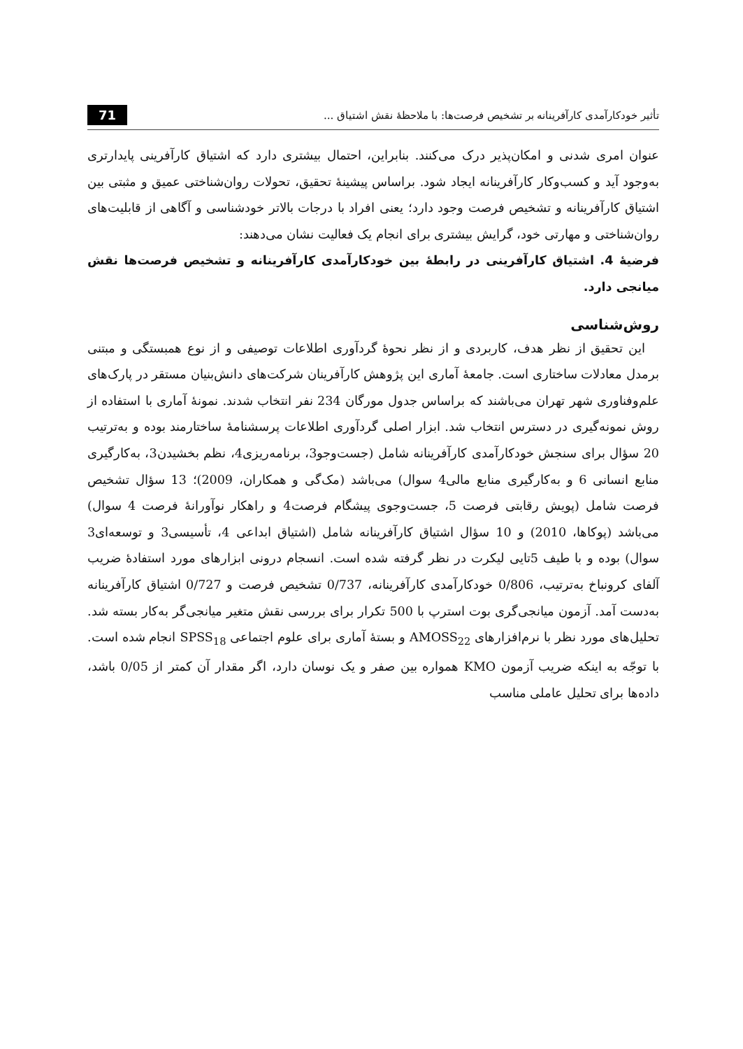تأثیر خودکارآمدی کارآفرینانه بر تشخیص فرصت‌ها: با ملاحظهٔ نقش اشتیاق ... 71
عنوان امری شدنی و امکان‌پذیر درک می‌کنند. بنابراین، احتمال بیشتری دارد که اشتیاق کارآفرینی پایدارتری به‌وجود آید و کسب‌وکار کارآفرینانه ایجاد شود. براساس پیشینهٔ تحقیق، تحولات روان‌شناختی عمیق و مثبتی بین اشتیاق کارآفرینانه و تشخیص فرصت وجود دارد؛ یعنی افراد با درجات بالاتر خودشناسی و آگاهی از قابلیت‌های روان‌شناختی و مهارتی خود، گرایش بیشتری برای انجام یک فعالیت نشان می‌دهند:
فرضیهٔ 4. اشتیاق کارآفرینی در رابطهٔ بین خودکارآمدی کارآفرینانه و تشخیص فرصت‌ها نقش میانجی دارد.
روش‌شناسی
این تحقیق از نظر هدف، کاربردی و از نظر نحوهٔ گردآوری اطلاعات توصیفی و از نوع همبستگی و مبتنی برمدل معادلات ساختاری است. جامعهٔ آماری این پژوهش کارآفرینان شرکت‌های دانش‌بنیان مستقر در پارک‌های علم‌وفناوری شهر تهران می‌باشند که براساس جدول مورگان 234 نفر انتخاب شدند. نمونهٔ آماری با استفاده از روش نمونه‌گیری در دسترس انتخاب شد. ابزار اصلی گردآوری اطلاعات پرسشنامهٔ ساختارمند بوده و به‌ترتیب 20 سؤال برای سنجش خودکارآمدی کارآفرینانه شامل (جست‌وجو3، برنامه‌ریزی4، نظم بخشیدن3، به‌کارگیری منابع انسانی 6 و به‌کارگیری منابع مالی4 سوال) می‌باشد (مک‌گی و همکاران، 2009)؛ 13 سؤال تشخیص فرصت شامل (پویش رقابتی فرصت 5، جست‌وجوی پیشگام فرصت4 و راهکار نوآورانهٔ فرصت 4 سوال) می‌باشد (پوکاها، 2010) و 10 سؤال اشتیاق کارآفرینانه شامل (اشتیاق ابداعی 4، تأسیسی3 و توسعه‌ای3 سوال) بوده و با طیف 5تایی لیکرت در نظر گرفته شده است. انسجام درونی ابزارهای مورد استفادهٔ ضریب آلفای کرونباخ به‌ترتیب، 0/806 خودکارآمدی کارآفرینانه، 0/737 تشخیص فرصت و 0/727 اشتیاق کارآفرینانه به‌دست آمد. آزمون میانجی‌گری بوت استرپ با 500 تکرار برای بررسی نقش متغیر میانجی‌گر به‌کار بسته شد. تحلیل‌های مورد نظر با نرم‌افزارهای AMOSS<sub>22</sub> و بستهٔ آماری برای علوم اجتماعی SPSS<sub>18</sub> انجام شده است. با توجّه به اینکه ضریب آزمون KMO همواره بین صفر و یک نوسان دارد، اگر مقدار آن کمتر از 0/05 باشد، داده‌ها برای تحلیل عاملی مناسب